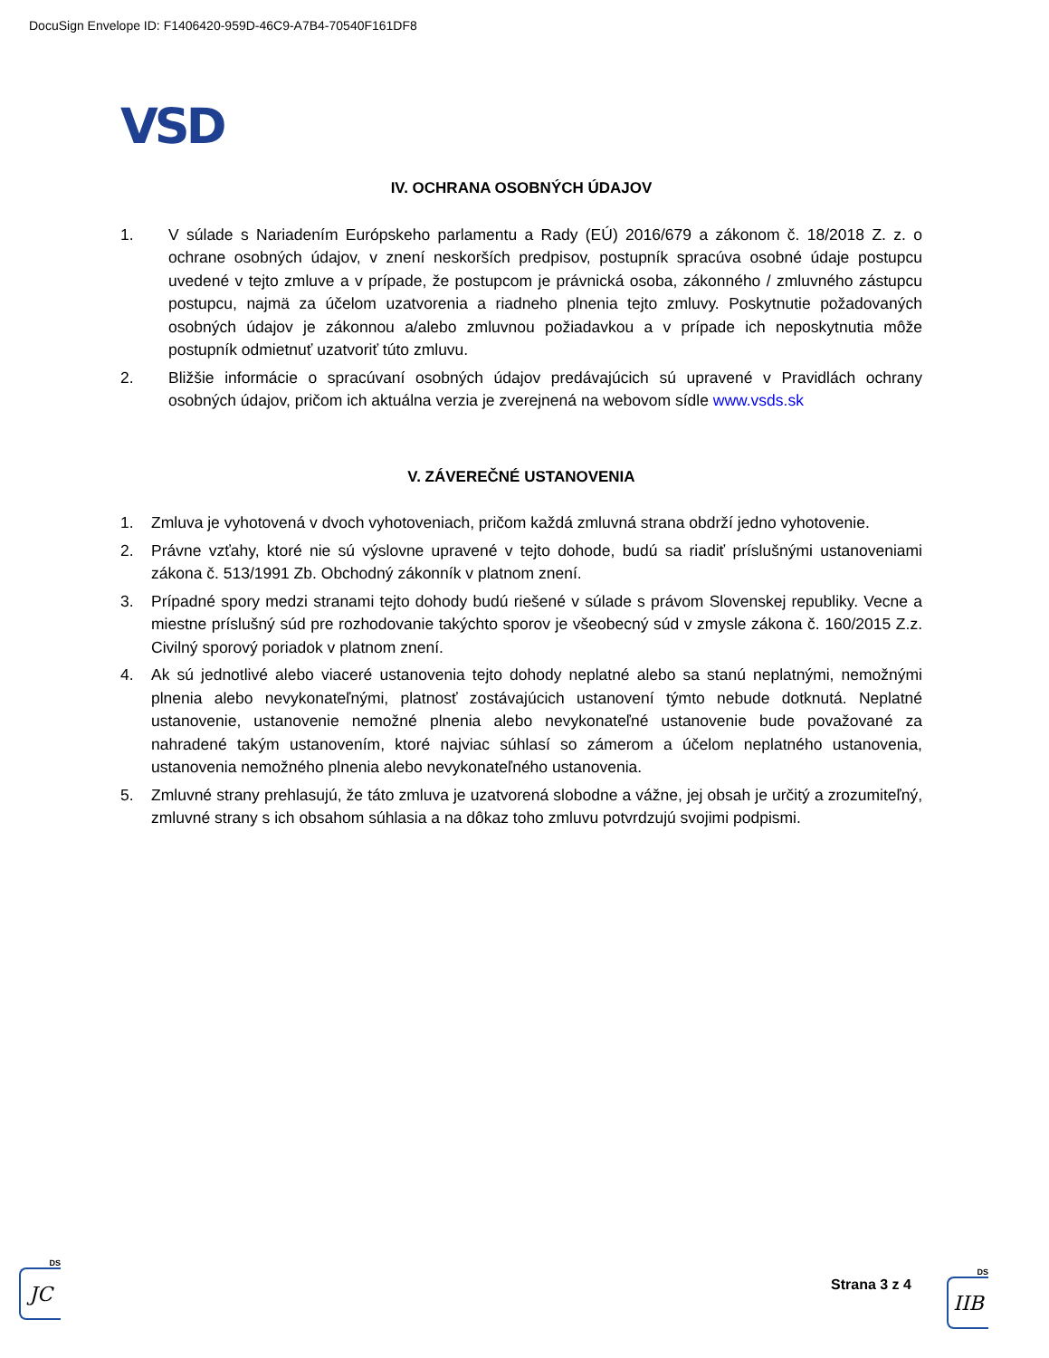DocuSign Envelope ID: F1406420-959D-46C9-A7B4-70540F161DF8
VSD
IV. OCHRANA OSOBNÝCH ÚDAJOV
1. V súlade s Nariadením Európskeho parlamentu a Rady (EÚ) 2016/679 a zákonom č. 18/2018 Z. z. o ochrane osobných údajov, v znení neskorších predpisov, postupník spracúva osobné údaje postupcu uvedené v tejto zmluve a v prípade, že postupcom je právnická osoba, zákonného / zmluvného zástupcu postupcu, najmä za účelom uzatvorenia a riadneho plnenia tejto zmluvy. Poskytnutie požadovaných osobných údajov je zákonnou a/alebo zmluvnou požiadavkou a v prípade ich neposkytnutia môže postupník odmietnuť uzatvoriť túto zmluvu.
2. Bližšie informácie o spracúvaní osobných údajov predávajúcich sú upravené v Pravidlách ochrany osobných údajov, pričom ich aktuálna verzia je zverejnená na webovom sídle www.vsds.sk
V. ZÁVEREČNÉ USTANOVENIA
1. Zmluva je vyhotovená v dvoch vyhotoveniach, pričom každá zmluvná strana obdrží jedno vyhotovenie.
2. Právne vzťahy, ktoré nie sú výslovne upravené v tejto dohode, budú sa riadiť príslušnými ustanoveniami zákona č. 513/1991 Zb. Obchodný zákonník v platnom znení.
3. Prípadné spory medzi stranami tejto dohody budú riešené v súlade s právom Slovenskej republiky. Vecne a miestne príslušný súd pre rozhodovanie takýchto sporov je všeobecný súd v zmysle zákona č. 160/2015 Z.z. Civilný sporový poriadok v platnom znení.
4. Ak sú jednotlivé alebo viaceré ustanovenia tejto dohody neplatné alebo sa stanú neplatnými, nemožnými plnenia alebo nevykonateľnými, platnosť zostávajúcich ustanovení týmto nebude dotknutá. Neplatné ustanovenie, ustanovenie nemožné plnenia alebo nevykonateľné ustanovenie bude považované za nahradené takým ustanovením, ktoré najviac súhlasí so zámerom a účelom neplatného ustanovenia, ustanovenia nemožného plnenia alebo nevykonateľného ustanovenia.
5. Zmluvné strany prehlasujú, že táto zmluva je uzatvorená slobodne a vážne, jej obsah je určitý a zrozumiteľný, zmluvné strany s ich obsahom súhlasia a na dôkaz toho zmluvu potvrdzujú svojimi podpismi.
DS
JC
Strana 3 z 4
DS
IIB